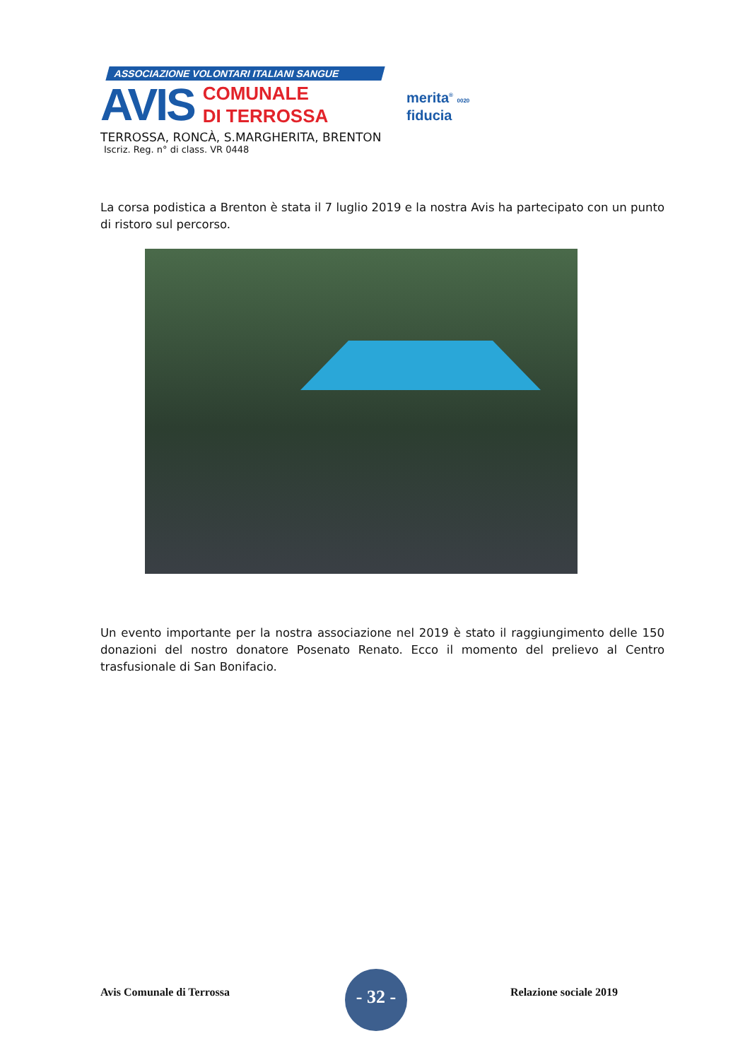ASSOCIAZIONE VOLONTARI ITALIANI SANGUE
AVIS
COMUNALE
DI TERROSSA
TERROSSA, RONCÀ, S.MARGHERITA, BRENTON
Iscriz. Reg. n° di class. VR 0448
merita<sup>®</sup> 0020
fiducia
La corsa podistica a Brenton è stata il 7 luglio 2019 e la nostra Avis ha partecipato con un punto di ristoro sul percorso.
Un evento importante per la nostra associazione nel 2019 è stato il raggiungimento delle 150 donazioni del nostro donatore Posenato Renato. Ecco il momento del prelievo al Centro trasfusionale di San Bonifacio.
Avis Comunale di Terrossa
- 32 -
Relazione sociale 2019